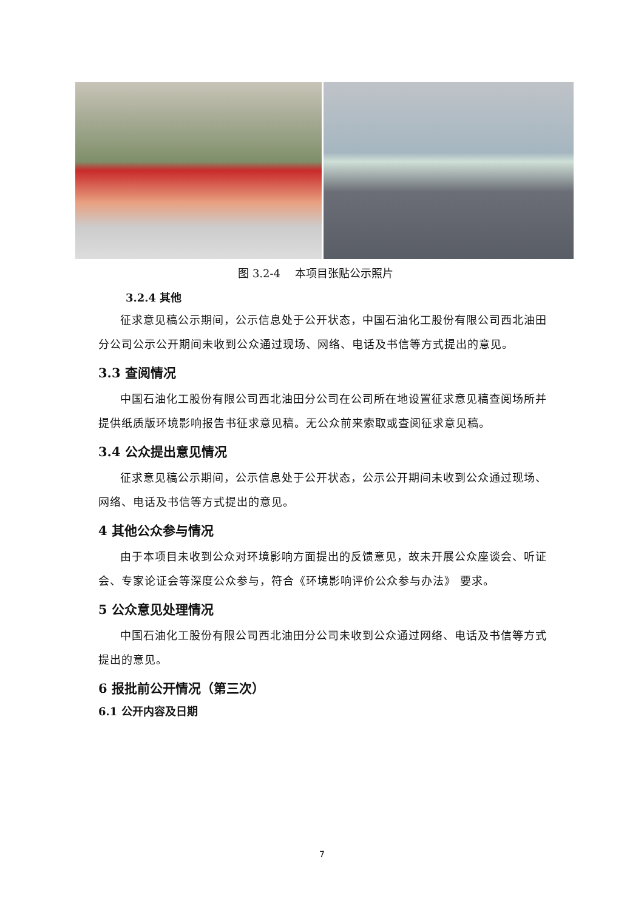图 3.2-4　 本项目张贴公示照片
3.2.4 其他
征求意见稿公示期间，公示信息处于公开状态，中国石油化工股份有限公司西北油田分公司公示公开期间未收到公众通过现场、网络、电话及书信等方式提出的意见。
3.3 查阅情况
中国石油化工股份有限公司西北油田分公司在公司所在地设置征求意见稿查阅场所并提供纸质版环境影响报告书征求意见稿。无公众前来索取或查阅征求意见稿。
3.4 公众提出意见情况
征求意见稿公示期间，公示信息处于公开状态，公示公开期间未收到公众通过现场、网络、电话及书信等方式提出的意见。
4 其他公众参与情况
由于本项目未收到公众对环境影响方面提出的反馈意见，故未开展公众座谈会、听证会、专家论证会等深度公众参与，符合《环境影响评价公众参与办法》 要求。
5 公众意见处理情况
中国石油化工股份有限公司西北油田分公司未收到公众通过网络、电话及书信等方式提出的意见。
6 报批前公开情况（第三次）
6.1 公开内容及日期
7